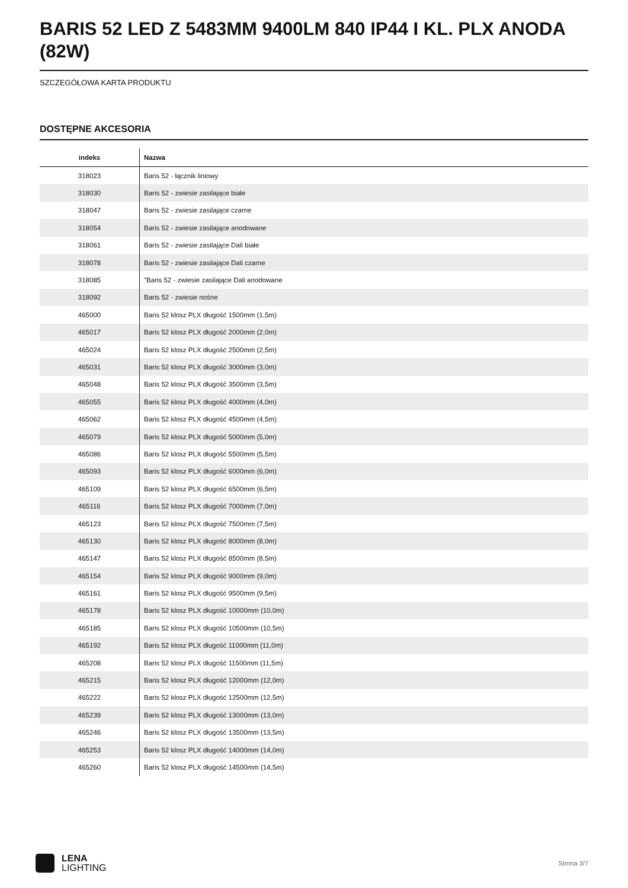BARIS 52 LED Z 5483MM 9400LM 840 IP44 I KL. PLX ANODA (82W)
SZCZEGÓŁOWA KARTA PRODUKTU
DOSTĘPNE AKCESORIA
| indeks | Nazwa |
| --- | --- |
| 318023 | Baris 52 - łącznik liniowy |
| 318030 | Baris 52 - zwiesie zasilające białe |
| 318047 | Baris 52 - zwiesie zasilające czarne |
| 318054 | Baris 52 - zwiesie zasilające anodowane |
| 318061 | Baris 52 - zwiesie zasilające Dali białe |
| 318078 | Baris 52 - zwiesie zasilające Dali czarne |
| 318085 | "Baris 52 - zwiesie zasilające Dali anodowane |
| 318092 | Baris 52 - zwiesie nośne |
| 465000 | Baris 52 klosz PLX długość 1500mm (1,5m) |
| 465017 | Baris 52 klosz PLX długość 2000mm (2,0m) |
| 465024 | Baris 52 klosz PLX długość 2500mm (2,5m) |
| 465031 | Baris 52 klosz PLX długość 3000mm (3,0m) |
| 465048 | Baris 52 klosz PLX długość 3500mm (3,5m) |
| 465055 | Baris 52 klosz PLX długość 4000mm (4,0m) |
| 465062 | Baris 52 klosz PLX długość 4500mm (4,5m) |
| 465079 | Baris 52 klosz PLX długość 5000mm (5,0m) |
| 465086 | Baris 52 klosz PLX długość 5500mm (5,5m) |
| 465093 | Baris 52 klosz PLX długość 6000mm (6,0m) |
| 465109 | Baris 52 klosz PLX długość 6500mm (6,5m) |
| 465116 | Baris 52 klosz PLX długość 7000mm (7,0m) |
| 465123 | Baris 52 klosz PLX długość 7500mm (7,5m) |
| 465130 | Baris 52 klosz PLX długość 8000mm (8,0m) |
| 465147 | Baris 52 klosz PLX długość 8500mm (8,5m) |
| 465154 | Baris 52 klosz PLX długość 9000mm (9,0m) |
| 465161 | Baris 52 klosz PLX długość 9500mm (9,5m) |
| 465178 | Baris 52 klosz PLX długość 10000mm (10,0m) |
| 465185 | Baris 52 klosz PLX długość 10500mm (10,5m) |
| 465192 | Baris 52 klosz PLX długość 11000mm (11,0m) |
| 465208 | Baris 52 klosz PLX długość 11500mm (11,5m) |
| 465215 | Baris 52 klosz PLX długość 12000mm (12,0m) |
| 465222 | Baris 52 klosz PLX długość 12500mm (12,5m) |
| 465239 | Baris 52 klosz PLX długość 13000mm (13,0m) |
| 465246 | Baris 52 klosz PLX długość 13500mm (13,5m) |
| 465253 | Baris 52 klosz PLX długość 14000mm (14,0m) |
| 465260 | Baris 52 klosz PLX długość 14500mm (14,5m) |
LENA
LIGHTING
Strona 3/7